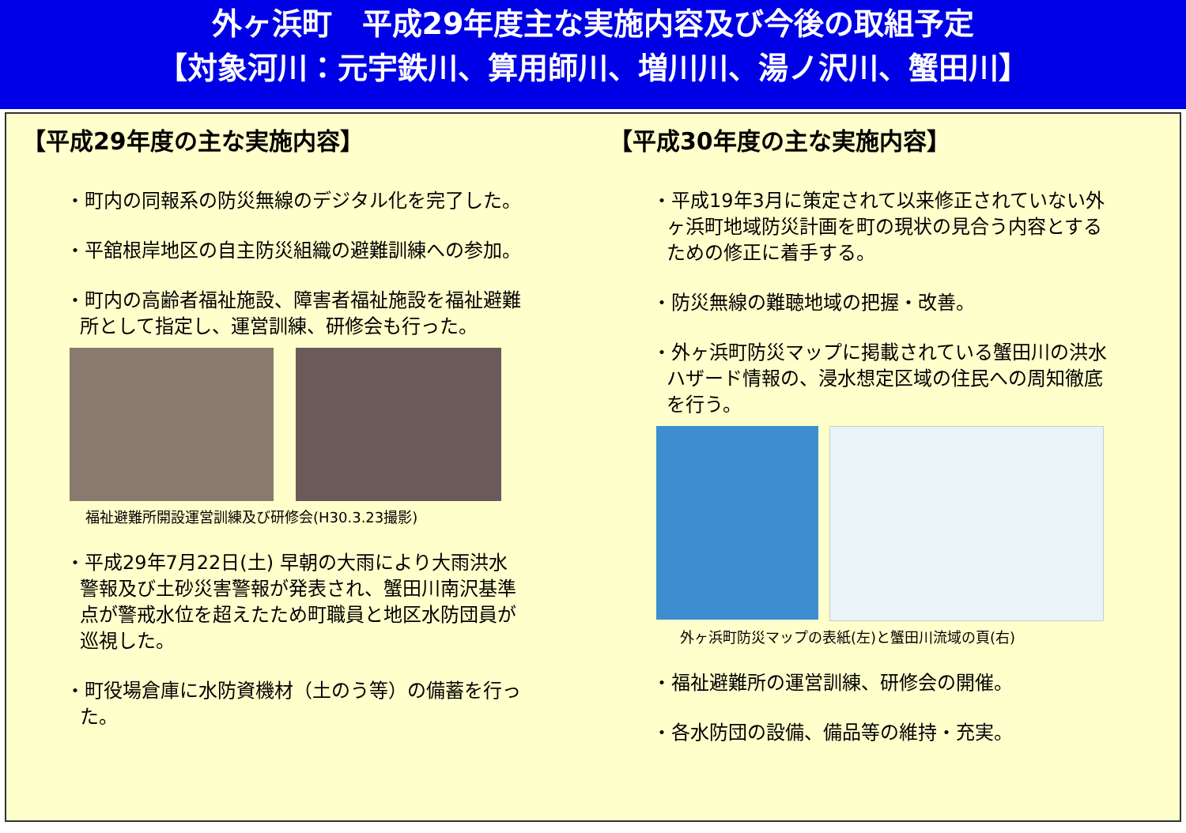外ヶ浜町　平成29年度主な実施内容及び今後の取組予定
【対象河川：元宇鉄川、算用師川、増川川、湯ノ沢川、蟹田川】
【平成29年度の主な実施内容】
・町内の同報系の防災無線のデジタル化を完了した。
・平舘根岸地区の自主防災組織の避難訓練への参加。
・町内の高齢者福祉施設、障害者福祉施設を福祉避難所として指定し、運営訓練、研修会も行った。
福祉避難所開設運営訓練及び研修会(H30.3.23撮影)
・平成29年7月22日(土) 早朝の大雨により大雨洪水警報及び土砂災害警報が発表され、蟹田川南沢基準点が警戒水位を超えたため町職員と地区水防団員が巡視した。
・町役場倉庫に水防資機材（土のう等）の備蓄を行った。
【平成30年度の主な実施内容】
・平成19年3月に策定されて以来修正されていない外ヶ浜町地域防災計画を町の現状の見合う内容とするための修正に着手する。
・防災無線の難聴地域の把握・改善。
・外ヶ浜町防災マップに掲載されている蟹田川の洪水ハザード情報の、浸水想定区域の住民への周知徹底を行う。
外ヶ浜町防災マップの表紙(左)と蟹田川流域の頁(右)
・福祉避難所の運営訓練、研修会の開催。
・各水防団の設備、備品等の維持・充実。